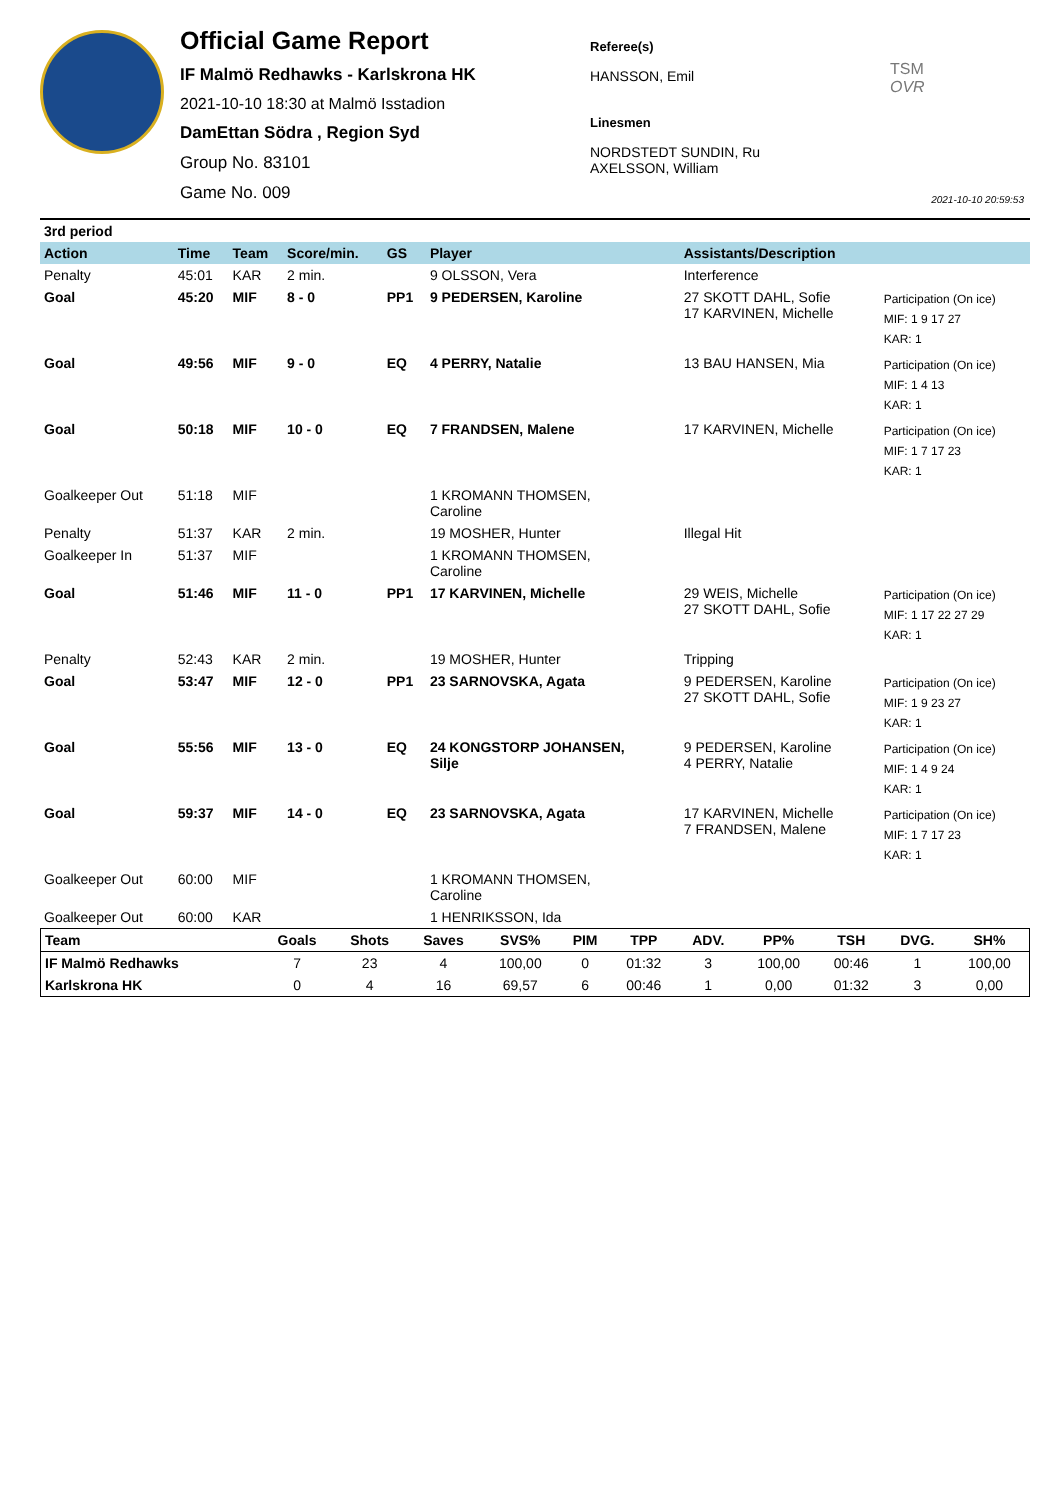Official Game Report
IF Malmö Redhawks - Karlskrona HK
2021-10-10 18:30 at Malmö Isstadion
DamEttan Södra , Region Syd
Group No. 83101
Game No. 009
Referee(s)
HANSSON, Emil
Linesmen
NORDSTEDT SUNDIN, Ru
AXELSSON, William
TSM
OVR
2021-10-10 20:59:53
| 3rd period | | | | | | | |
| Action | Time | Team | Score/min. | GS | Player | Assistants/Description | |
| Penalty | 45:01 | KAR | 2 min. | | 9 OLSSON, Vera | Interference | |
| Goal | 45:20 | MIF | 8 - 0 | PP1 | 9 PEDERSEN, Karoline | 27 SKOTT DAHL, Sofie 17 KARVINEN, Michelle | Participation (On ice) MIF: 1 9 17 27 KAR: 1 |
| Goal | 49:56 | MIF | 9 - 0 | EQ | 4 PERRY, Natalie | 13 BAU HANSEN, Mia | Participation (On ice) MIF: 1 4 13 KAR: 1 |
| Goal | 50:18 | MIF | 10 - 0 | EQ | 7 FRANDSEN, Malene | 17 KARVINEN, Michelle | Participation (On ice) MIF: 1 7 17 23 KAR: 1 |
| Goalkeeper Out | 51:18 | MIF | | | 1 KROMANN THOMSEN, Caroline | | |
| Penalty | 51:37 | KAR | 2 min. | | 19 MOSHER, Hunter | Illegal Hit | |
| Goalkeeper In | 51:37 | MIF | | | 1 KROMANN THOMSEN, Caroline | | |
| Goal | 51:46 | MIF | 11 - 0 | PP1 | 17 KARVINEN, Michelle | 29 WEIS, Michelle 27 SKOTT DAHL, Sofie | Participation (On ice) MIF: 1 17 22 27 29 KAR: 1 |
| Penalty | 52:43 | KAR | 2 min. | | 19 MOSHER, Hunter | Tripping | |
| Goal | 53:47 | MIF | 12 - 0 | PP1 | 23 SARNOVSKA, Agata | 9 PEDERSEN, Karoline 27 SKOTT DAHL, Sofie | Participation (On ice) MIF: 1 9 23 27 KAR: 1 |
| Goal | 55:56 | MIF | 13 - 0 | EQ | 24 KONGSTORP JOHANSEN, Silje | 9 PEDERSEN, Karoline 4 PERRY, Natalie | Participation (On ice) MIF: 1 4 9 24 KAR: 1 |
| Goal | 59:37 | MIF | 14 - 0 | EQ | 23 SARNOVSKA, Agata | 17 KARVINEN, Michelle 7 FRANDSEN, Malene | Participation (On ice) MIF: 1 7 17 23 KAR: 1 |
| Goalkeeper Out | 60:00 | MIF | | | 1 KROMANN THOMSEN, Caroline | | |
| Goalkeeper Out | 60:00 | KAR | | | 1 HENRIKSSON, Ida | | |
| Team | Goals | Shots | Saves | SVS% | PIM | TPP | ADV. | PP% | TSH | DVG. | SH% |
| --- | --- | --- | --- | --- | --- | --- | --- | --- | --- | --- | --- |
| IF Malmö Redhawks | 7 | 23 | 4 | 100,00 | 0 | 01:32 | 3 | 100,00 | 00:46 | 1 | 100,00 |
| Karlskrona HK | 0 | 4 | 16 | 69,57 | 6 | 00:46 | 1 | 0,00 | 01:32 | 3 | 0,00 |